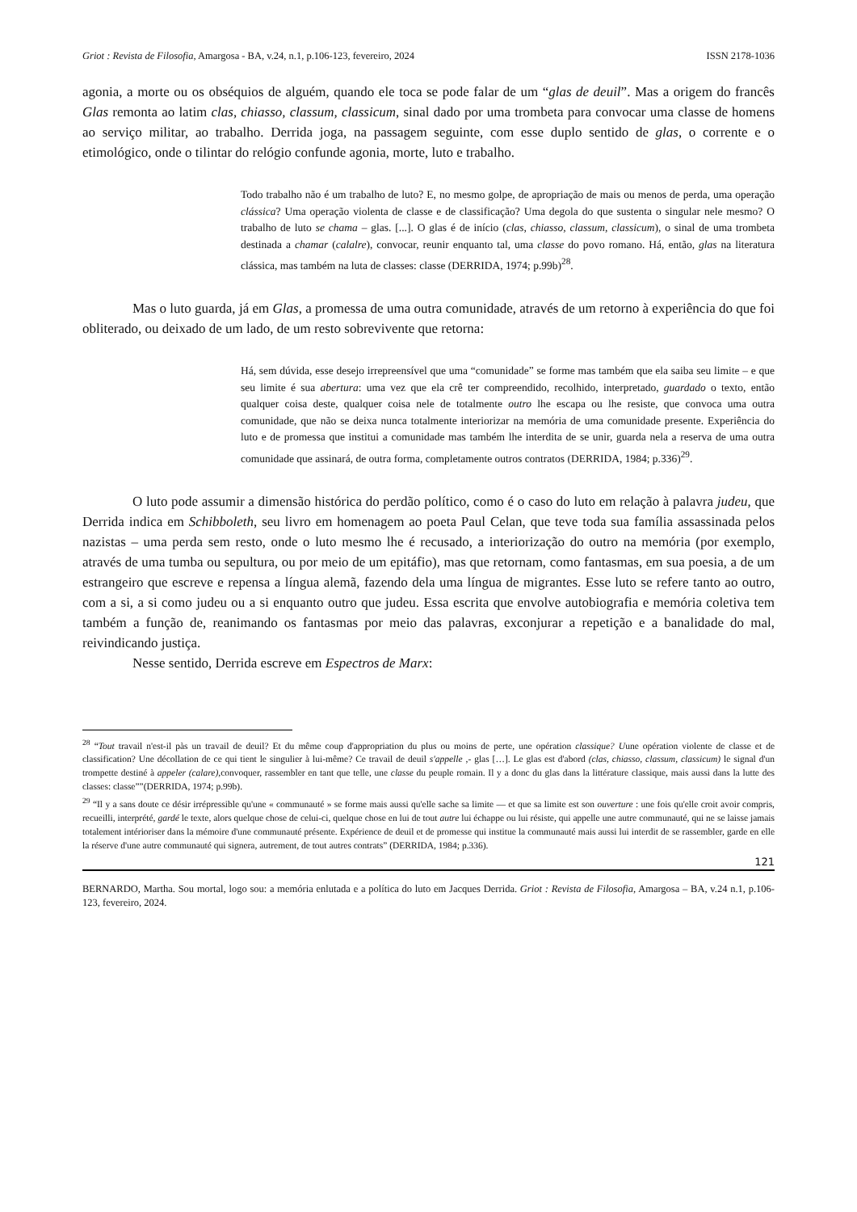Griot : Revista de Filosofia, Amargosa - BA, v.24, n.1, p.106-123, fevereiro, 2024 ISSN 2178-1036
agonia, a morte ou os obséquios de alguém, quando ele toca se pode falar de um “glas de deuil”. Mas a origem do francês Glas remonta ao latim clas, chiasso, classum, classicum, sinal dado por uma trombeta para convocar uma classe de homens ao serviço militar, ao trabalho. Derrida joga, na passagem seguinte, com esse duplo sentido de glas, o corrente e o etimológico, onde o tilintar do relógio confunde agonia, morte, luto e trabalho.
Todo trabalho não é um trabalho de luto? E, no mesmo golpe, de apropriação de mais ou menos de perda, uma operação clássica? Uma operação violenta de classe e de classificação? Uma degola do que sustenta o singular nele mesmo? O trabalho de luto se chama – glas. [...]. O glas é de início (clas, chiasso, classum, classicum), o sinal de uma trombeta destinada a chamar (calalre), convocar, reunir enquanto tal, uma classe do povo romano. Há, então, glas na literatura clássica, mas também na luta de classes: classe (DERRIDA, 1974; p.99b)<sup>28</sup>.
Mas o luto guarda, já em Glas, a promessa de uma outra comunidade, através de um retorno à experiência do que foi obliterado, ou deixado de um lado, de um resto sobrevivente que retorna:
Há, sem dúvida, esse desejo irrepreensível que uma “comunidade” se forme mas também que ela saiba seu limite – e que seu limite é sua abertura: uma vez que ela crê ter compreendido, recolhido, interpretado, guardado o texto, então qualquer coisa deste, qualquer coisa nele de totalmente outro lhe escapa ou lhe resiste, que convoca uma outra comunidade, que não se deixa nunca totalmente interiorizar na memória de uma comunidade presente. Experiência do luto e de promessa que institui a comunidade mas também lhe interdita de se unir, guarda nela a reserva de uma outra comunidade que assinará, de outra forma, completamente outros contratos (DERRIDA, 1984; p.336)<sup>29</sup>.
O luto pode assumir a dimensão histórica do perdão político, como é o caso do luto em relação à palavra judeu, que Derrida indica em Schibboleth, seu livro em homenagem ao poeta Paul Celan, que teve toda sua família assassinada pelos nazistas – uma perda sem resto, onde o luto mesmo lhe é recusado, a interiorização do outro na memória (por exemplo, através de uma tumba ou sepultura, ou por meio de um epitáfio), mas que retornam, como fantasmas, em sua poesia, a de um estrangeiro que escreve e repensa a língua alemã, fazendo dela uma língua de migrantes. Esse luto se refere tanto ao outro, com a si, a si como judeu ou a si enquanto outro que judeu. Essa escrita que envolve autobiografia e memória coletiva tem também a função de, reanimando os fantasmas por meio das palavras, exconjurar a repetição e a banalidade do mal, reivindicando justiça.
Nesse sentido, Derrida escreve em Espectros de Marx:
<sup>28</sup> “Tout travail n'est-il pàs un travail de deuil? Et du même coup d'appropriation du plus ou moins de perte, une opération classique? Uune opération violente de classe et de classification? Une décollation de ce qui tient le singulier à lui-même? Ce travail de deuil s'appelle ,- glas […]. Le glas est d'abord (clas, chiasso, classum, classicum) le signal d'un trompette destiné à appeler (calare),convoquer, rassembler en tant que telle, une classe du peuple romain. Il y a donc du glas dans la littérature classique, mais aussi dans la lutte des classes: classe””(DERRIDA, 1974; p.99b).
<sup>29</sup> “Il y a sans doute ce désir irrépressible qu'une « communauté » se forme mais aussi qu'elle sache sa limite — et que sa limite est son ouverture : une fois qu'elle croit avoir compris, recueilli, interprété, gardé le texte, alors quelque chose de celui-ci, quelque chose en lui de tout autre lui échappe ou lui résiste, qui appelle une autre communauté, qui ne se laisse jamais totalement intérioriser dans la mémoire d'une communauté présente. Expérience de deuil et de promesse qui institue la communauté mais aussi lui interdit de se rassembler, garde en elle la réserve d'une autre communauté qui signera, autrement, de tout autres contrats” (DERRIDA, 1984; p.336).
121
BERNARDO, Martha. Sou mortal, logo sou: a memória enlutada e a política do luto em Jacques Derrida. Griot : Revista de Filosofia, Amargosa – BA, v.24 n.1, p.106-123, fevereiro, 2024.